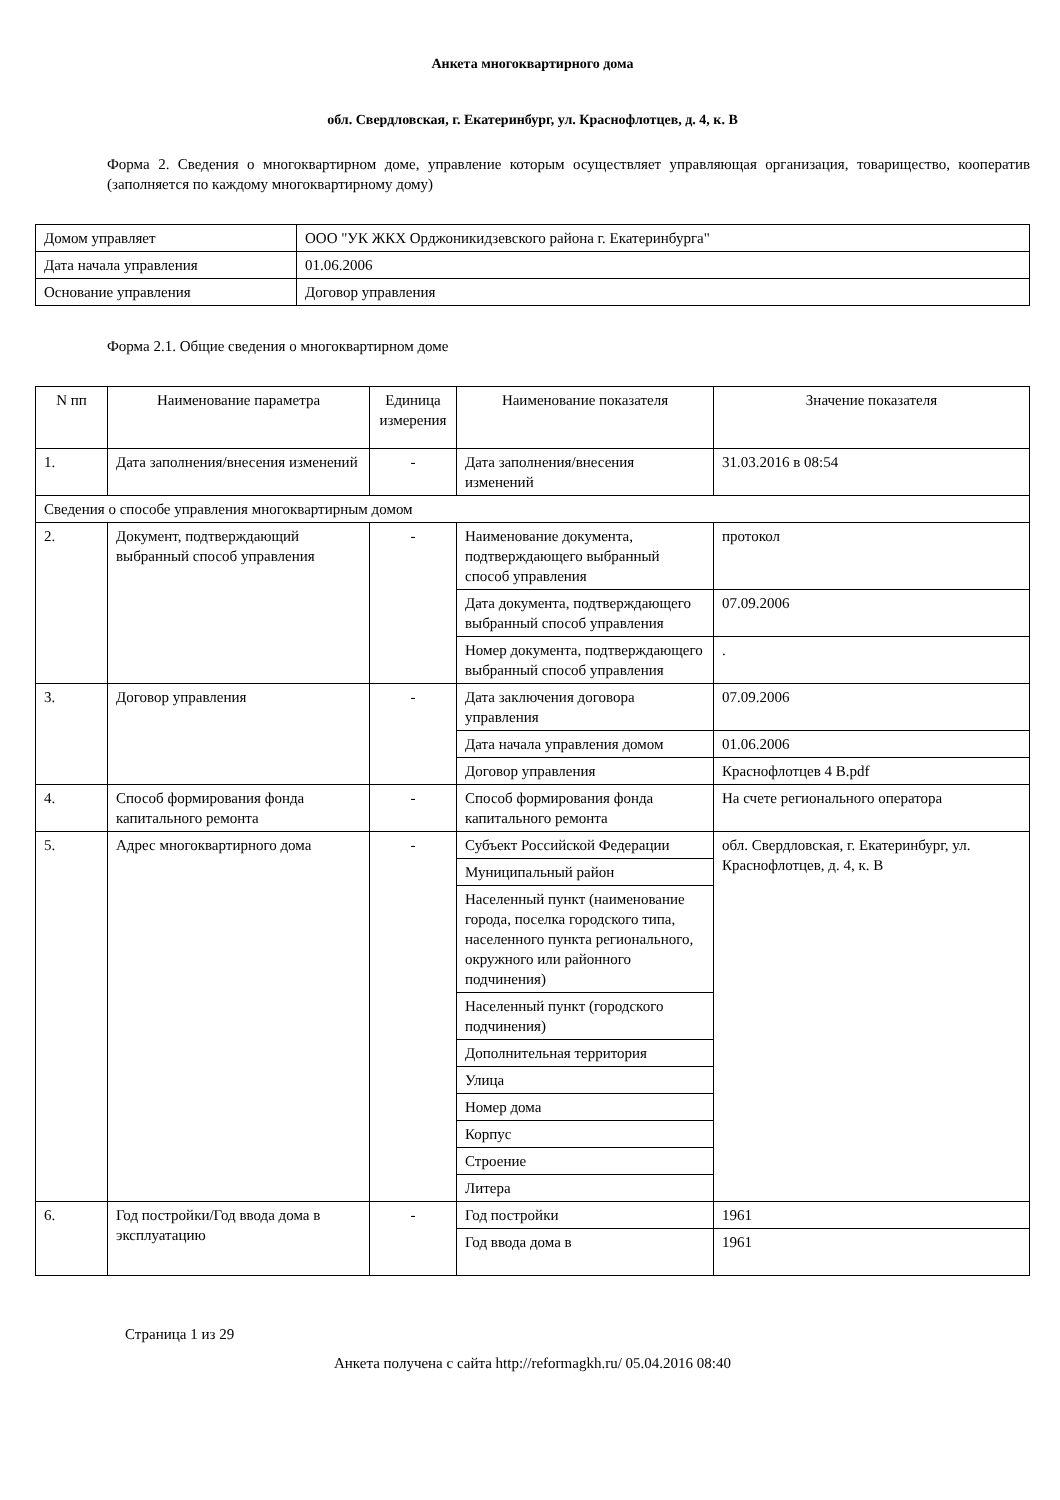Анкета многоквартирного дома
обл. Свердловская, г. Екатеринбург, ул. Краснофлотцев, д. 4, к. В
Форма 2. Сведения о многоквартирном доме, управление которым осуществляет управляющая организация, товарищество, кооператив (заполняется по каждому многоквартирному дому)
| Домом управляет | ООО "УК ЖКХ Орджоникидзевского района г. Екатеринбурга" |
| Дата начала управления | 01.06.2006 |
| Основание управления | Договор управления |
Форма 2.1. Общие сведения о многоквартирном доме
| N пп | Наименование параметра | Единица измерения | Наименование показателя | Значение показателя |
| --- | --- | --- | --- | --- |
| 1. | Дата заполнения/внесения изменений | - | Дата заполнения/внесения изменений | 31.03.2016 в 08:54 |
| Сведения о способе управления многоквартирным домом | | | | |
| 2. | Документ, подтверждающий выбранный способ управления | - | Наименование документа, подтверждающего выбранный способ управления | протокол |
| | | | Дата документа, подтверждающего выбранный способ управления | 07.09.2006 |
| | | | Номер документа, подтверждающего выбранный способ управления | . |
| 3. | Договор управления | - | Дата заключения договора управления | 07.09.2006 |
| | | | Дата начала управления домом | 01.06.2006 |
| | | | Договор управления | Краснофлотцев 4 В.pdf |
| 4. | Способ формирования фонда капитального ремонта | - | Способ формирования фонда капитального ремонта | На счете регионального оператора |
| 5. | Адрес многоквартирного дома | - | Субъект Российской Федерации | обл. Свердловская, г. Екатеринбург, ул. Краснофлотцев, д. 4, к. В |
| | | | Муниципальный район | |
| | | | Населенный пункт (наименование города, поселка городского типа, населенного пункта регионального, окружного или районного подчинения) | |
| | | | Населенный пункт (городского подчинения) | |
| | | | Дополнительная территория | |
| | | | Улица | |
| | | | Номер дома | |
| | | | Корпус | |
| | | | Строение | |
| | | | Литера | |
| 6. | Год постройки/Год ввода дома в эксплуатацию | - | Год постройки | 1961 |
| | | | Год ввода дома в | 1961 |
Страница 1 из 29
Анкета получена с сайта http://reformagkh.ru/ 05.04.2016 08:40